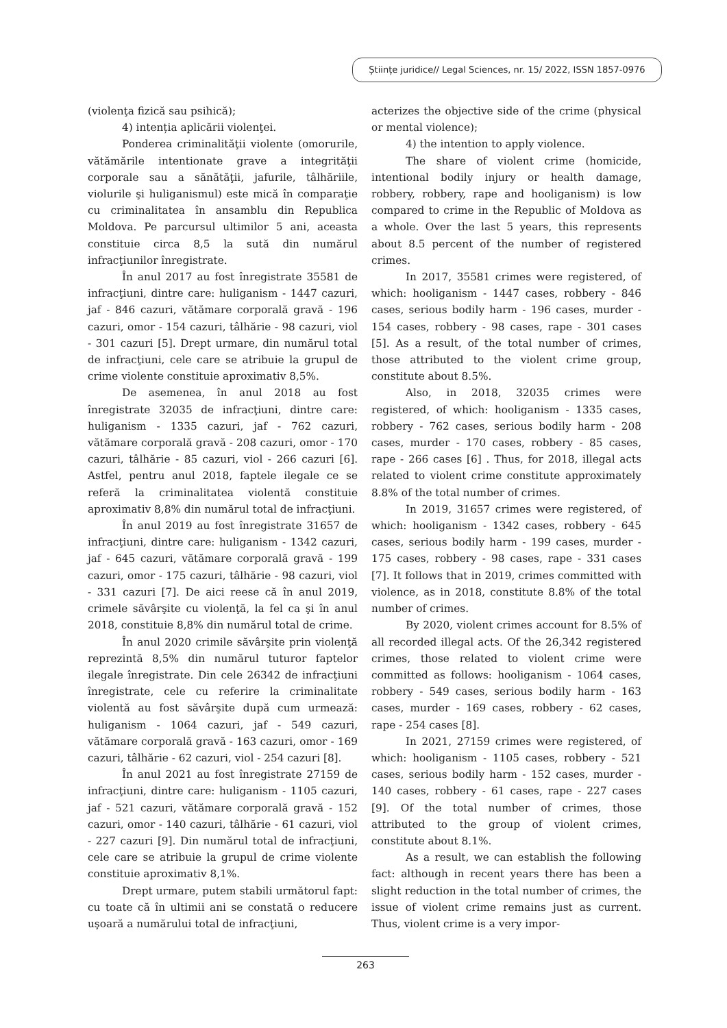Științe juridice// Legal Sciences, nr. 15/ 2022, ISSN 1857-0976
(violenţa fizică sau psihică);
4) intenția aplicării violenţei.
Ponderea criminalităţii violente (omorurile, vătămările intentionate grave a integrităţii corporale sau a sănătăţii, jafurile, tâlhăriile, violurile şi huliganismul) este mică în comparaţie cu criminalitatea în ansamblu din Republica Moldova. Pe parcursul ultimilor 5 ani, aceasta constituie circa 8,5 la sută din numărul infracţiunilor înregistrate.
În anul 2017 au fost înregistrate 35581 de infracţiuni, dintre care: huliganism - 1447 cazuri, jaf - 846 cazuri, vătămare corporală gravă - 196 cazuri, omor - 154 cazuri, tâlhărie - 98 cazuri, viol - 301 cazuri [5]. Drept urmare, din numărul total de infracţiuni, cele care se atribuie la grupul de crime violente constituie aproximativ 8,5%.
De asemenea, în anul 2018 au fost înregistrate 32035 de infracţiuni, dintre care: huliganism - 1335 cazuri, jaf - 762 cazuri, vătămare corporală gravă - 208 cazuri, omor - 170 cazuri, tâlhărie - 85 cazuri, viol - 266 cazuri [6]. Astfel, pentru anul 2018, faptele ilegale ce se referă la criminalitatea violentă constituie aproximativ 8,8% din numărul total de infracţiuni.
În anul 2019 au fost înregistrate 31657 de infracţiuni, dintre care: huliganism - 1342 cazuri, jaf - 645 cazuri, vătămare corporală gravă - 199 cazuri, omor - 175 cazuri, tâlhărie - 98 cazuri, viol - 331 cazuri [7]. De aici reese că în anul 2019, crimele săvârşite cu violenţă, la fel ca şi în anul 2018, constituie 8,8% din numărul total de crime.
În anul 2020 crimile săvârşite prin violenţă reprezintă 8,5% din numărul tuturor faptelor ilegale înregistrate. Din cele 26342 de infracţiuni înregistrate, cele cu referire la criminalitate violentă au fost săvârşite după cum urmează: huliganism - 1064 cazuri, jaf - 549 cazuri, vătămare corporală gravă - 163 cazuri, omor - 169 cazuri, tâlhărie - 62 cazuri, viol - 254 cazuri [8].
În anul 2021 au fost înregistrate 27159 de infracţiuni, dintre care: huliganism - 1105 cazuri, jaf - 521 cazuri, vătămare corporală gravă - 152 cazuri, omor - 140 cazuri, tâlhărie - 61 cazuri, viol - 227 cazuri [9]. Din numărul total de infracţiuni, cele care se atribuie la grupul de crime violente constituie aproximativ 8,1%.
Drept urmare, putem stabili următorul fapt: cu toate că în ultimii ani se constată o reducere uşoară a numărului total de infracţiuni,
acterizes the objective side of the crime (physical or mental violence);
4) the intention to apply violence.
The share of violent crime (homicide, intentional bodily injury or health damage, robbery, robbery, rape and hooliganism) is low compared to crime in the Republic of Moldova as a whole. Over the last 5 years, this represents about 8.5 percent of the number of registered crimes.
In 2017, 35581 crimes were registered, of which: hooliganism - 1447 cases, robbery - 846 cases, serious bodily harm - 196 cases, murder - 154 cases, robbery - 98 cases, rape - 301 cases [5]. As a result, of the total number of crimes, those attributed to the violent crime group, constitute about 8.5%.
Also, in 2018, 32035 crimes were registered, of which: hooliganism - 1335 cases, robbery - 762 cases, serious bodily harm - 208 cases, murder - 170 cases, robbery - 85 cases, rape - 266 cases [6] . Thus, for 2018, illegal acts related to violent crime constitute approximately 8.8% of the total number of crimes.
In 2019, 31657 crimes were registered, of which: hooliganism - 1342 cases, robbery - 645 cases, serious bodily harm - 199 cases, murder - 175 cases, robbery - 98 cases, rape - 331 cases [7]. It follows that in 2019, crimes committed with violence, as in 2018, constitute 8.8% of the total number of crimes.
By 2020, violent crimes account for 8.5% of all recorded illegal acts. Of the 26,342 registered crimes, those related to violent crime were committed as follows: hooliganism - 1064 cases, robbery - 549 cases, serious bodily harm - 163 cases, murder - 169 cases, robbery - 62 cases, rape - 254 cases [8].
In 2021, 27159 crimes were registered, of which: hooliganism - 1105 cases, robbery - 521 cases, serious bodily harm - 152 cases, murder - 140 cases, robbery - 61 cases, rape - 227 cases [9]. Of the total number of crimes, those attributed to the group of violent crimes, constitute about 8.1%.
As a result, we can establish the following fact: although in recent years there has been a slight reduction in the total number of crimes, the issue of violent crime remains just as current. Thus, violent crime is a very impor-
263